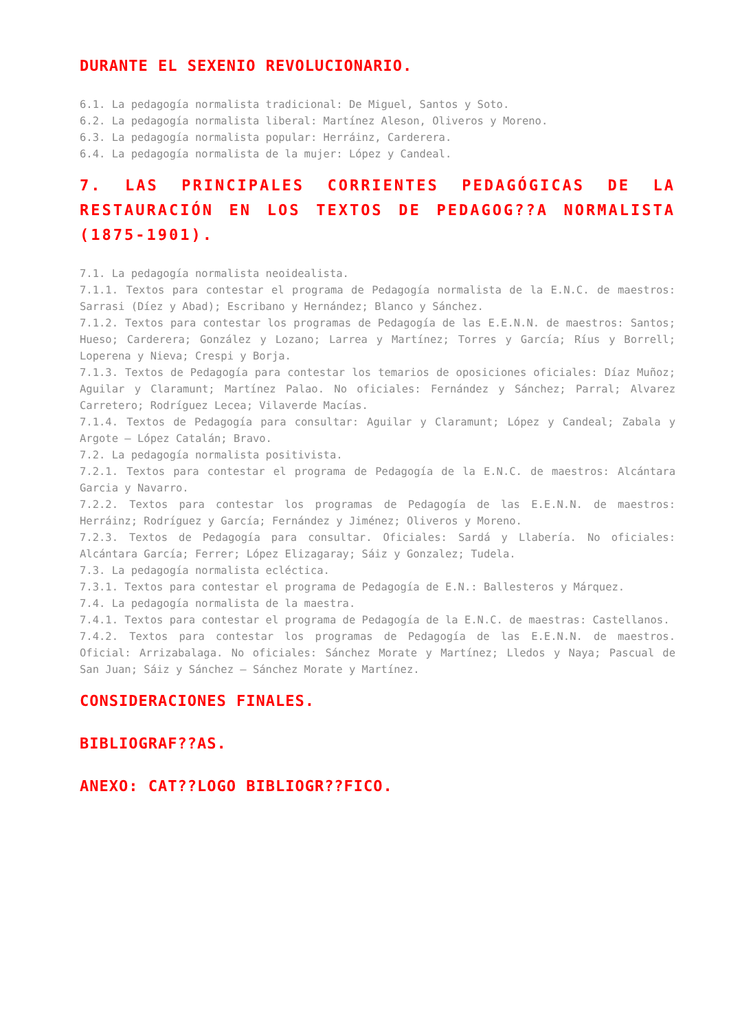DURANTE EL SEXENIO REVOLUCIONARIO.
6.1. La pedagogía normalista tradicional: De Miguel, Santos y Soto.
6.2. La pedagogía normalista liberal: Martínez Aleson, Oliveros y Moreno.
6.3. La pedagogía normalista popular: Herráinz, Carderera.
6.4. La pedagogía normalista de la mujer: López y Candeal.
7. LAS PRINCIPALES CORRIENTES PEDAGÓGICAS DE LA RESTAURACIÓN EN LOS TEXTOS DE PEDAGOG??A NORMALISTA (1875-1901).
7.1. La pedagogía normalista neoidealista.
7.1.1. Textos para contestar el programa de Pedagogía normalista de la E.N.C. de maestros: Sarrasi (Díez y Abad); Escribano y Hernández; Blanco y Sánchez.
7.1.2. Textos para contestar los programas de Pedagogía de las E.E.N.N. de maestros: Santos; Hueso; Carderera; González y Lozano; Larrea y Martínez; Torres y García; Ríus y Borrell; Loperena y Nieva; Crespi y Borja.
7.1.3. Textos de Pedagogía para contestar los temarios de oposiciones oficiales: Díaz Muñoz; Aguilar y Claramunt; Martínez Palao. No oficiales: Fernández y Sánchez; Parral; Alvarez Carretero; Rodríguez Lecea; Vilaverde Macías.
7.1.4. Textos de Pedagogía para consultar: Aguilar y Claramunt; López y Candeal; Zabala y Argote – López Catalán; Bravo.
7.2. La pedagogía normalista positivista.
7.2.1. Textos para contestar el programa de Pedagogía de la E.N.C. de maestros: Alcántara Garcia y Navarro.
7.2.2. Textos para contestar los programas de Pedagogía de las E.E.N.N. de maestros: Herráinz; Rodríguez y García; Fernández y Jiménez; Oliveros y Moreno.
7.2.3. Textos de Pedagogía para consultar. Oficiales: Sardá y Llabería. No oficiales: Alcántara García; Ferrer; López Elizagaray; Sáiz y Gonzalez; Tudela.
7.3. La pedagogía normalista ecléctica.
7.3.1. Textos para contestar el programa de Pedagogía de E.N.: Ballesteros y Márquez.
7.4. La pedagogía normalista de la maestra.
7.4.1. Textos para contestar el programa de Pedagogía de la E.N.C. de maestras: Castellanos.
7.4.2. Textos para contestar los programas de Pedagogía de las E.E.N.N. de maestros. Oficial: Arrizabalaga. No oficiales: Sánchez Morate y Martínez; Lledos y Naya; Pascual de San Juan; Sáiz y Sánchez – Sánchez Morate y Martínez.
CONSIDERACIONES FINALES.
BIBLIOGRAF??AS.
ANEXO: CAT??LOGO BIBLIOGR??FICO.